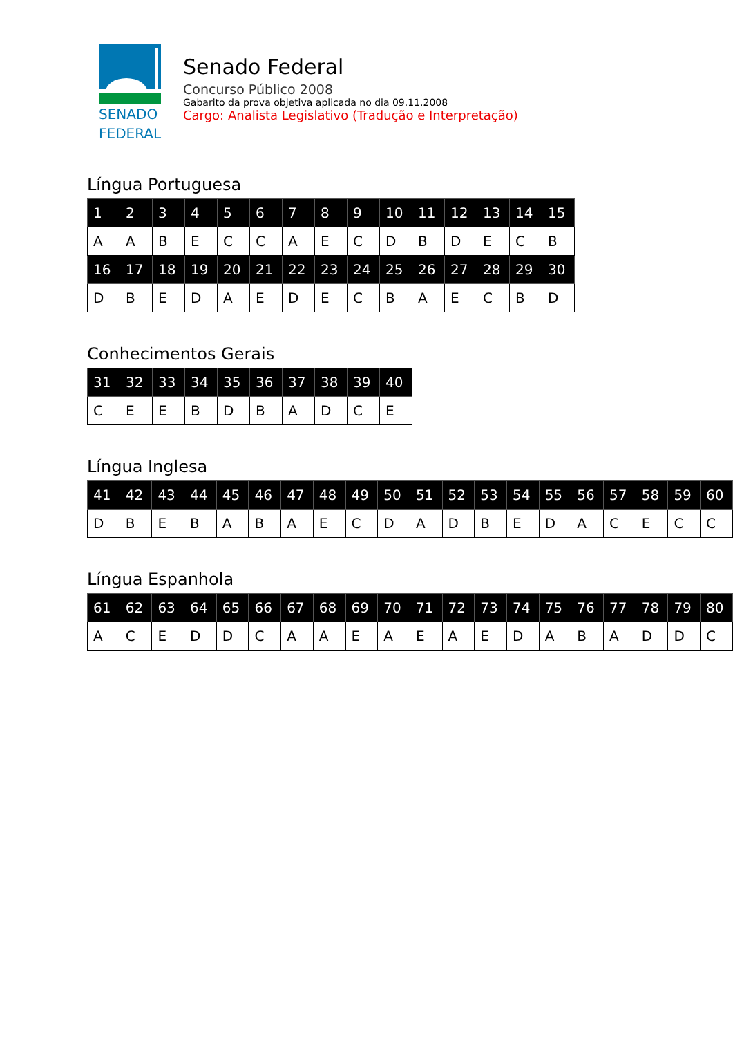SENADO
FEDERAL
Senado Federal
Concurso Público 2008
Gabarito da prova objetiva aplicada no dia 09.11.2008
Cargo: Analista Legislativo (Tradução e Interpretação)
Língua Portuguesa
| 1 | 2 | 3 | 4 | 5 | 6 | 7 | 8 | 9 | 10 | 11 | 12 | 13 | 14 | 15 |
| A | A | B | E | C | C | A | E | C | D | B | D | E | C | B |
| 16 | 17 | 18 | 19 | 20 | 21 | 22 | 23 | 24 | 25 | 26 | 27 | 28 | 29 | 30 |
| D | B | E | D | A | E | D | E | C | B | A | E | C | B | D |
Conhecimentos Gerais
| 31 | 32 | 33 | 34 | 35 | 36 | 37 | 38 | 39 | 40 |
| C | E | E | B | D | B | A | D | C | E |
Língua Inglesa
| 41 | 42 | 43 | 44 | 45 | 46 | 47 | 48 | 49 | 50 | 51 | 52 | 53 | 54 | 55 | 56 | 57 | 58 | 59 | 60 |
| D | B | E | B | A | B | A | E | C | D | A | D | B | E | D | A | C | E | C | C |
Língua Espanhola
| 61 | 62 | 63 | 64 | 65 | 66 | 67 | 68 | 69 | 70 | 71 | 72 | 73 | 74 | 75 | 76 | 77 | 78 | 79 | 80 |
| A | C | E | D | D | C | A | A | E | A | E | A | E | D | A | B | A | D | D | C |